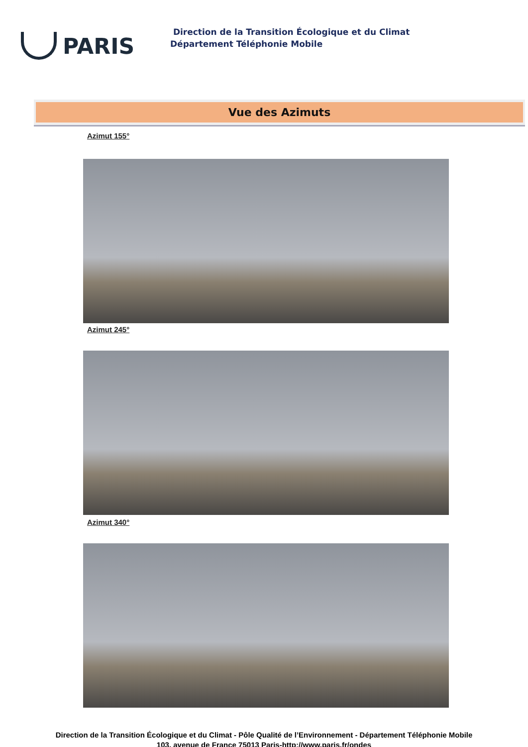PARIS
Direction de la Transition Écologique et du Climat
Département Téléphonie Mobile
Vue des Azimuts
Azimut 155°
Azimut 245°
Azimut 340°
Direction de la Transition Écologique et du Climat - Pôle Qualité de l’Environnement - Département Téléphonie Mobile
103, avenue de France 75013 Paris-http://www.paris.fr/ondes